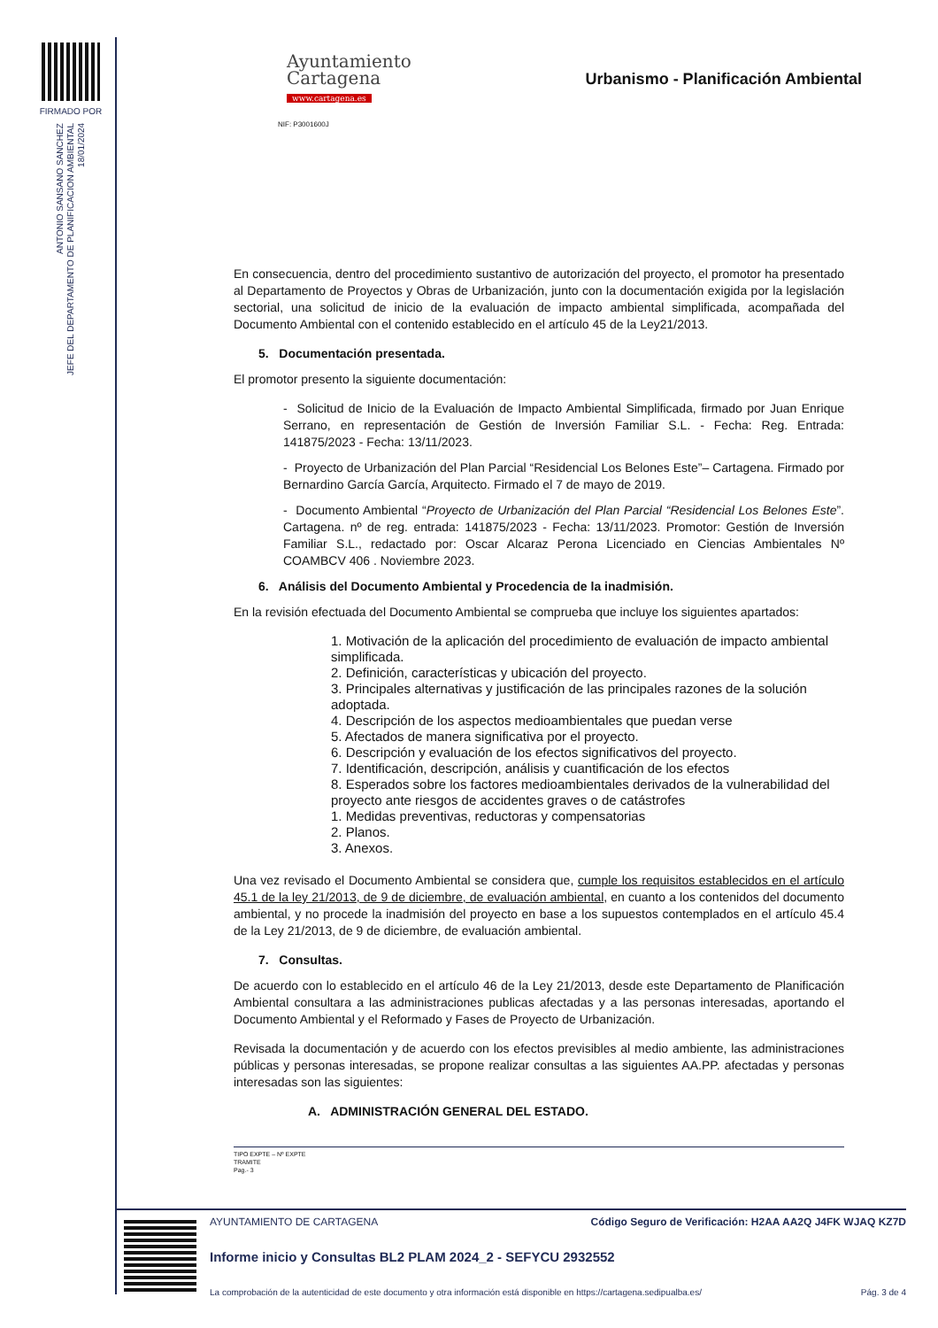FIRMADO POR
ANTONIO SANSANO SANCHEZ
JEFE DEL DEPARTAMENTO DE PLANIFICACION AMBIENTAL
18/01/2024
Ayuntamiento
Cartagena
www.cartagena.es
NIF: P3001600J
Urbanismo - Planificación Ambiental
En consecuencia, dentro del procedimiento sustantivo de autorización del proyecto, el promotor ha presentado al Departamento de Proyectos y Obras de Urbanización, junto con la documentación exigida por la legislación sectorial, una solicitud de inicio de la evaluación de impacto ambiental simplificada, acompañada del Documento Ambiental con el contenido establecido en el artículo 45 de la Ley21/2013.
5. Documentación presentada.
El promotor presento la siguiente documentación:
- Solicitud de Inicio de la Evaluación de Impacto Ambiental Simplificada, firmado por Juan Enrique Serrano, en representación de Gestión de Inversión Familiar S.L. - Fecha: Reg. Entrada: 141875/2023 - Fecha: 13/11/2023.
- Proyecto de Urbanización del Plan Parcial “Residencial Los Belones Este”– Cartagena. Firmado por Bernardino García García, Arquitecto. Firmado el 7 de mayo de 2019.
- Documento Ambiental “Proyecto de Urbanización del Plan Parcial “Residencial Los Belones Este”. Cartagena. nº de reg. entrada: 141875/2023 - Fecha: 13/11/2023. Promotor: Gestión de Inversión Familiar S.L., redactado por: Oscar Alcaraz Perona Licenciado en Ciencias Ambientales Nº COAMBCV 406 . Noviembre 2023.
6. Análisis del Documento Ambiental y Procedencia de la inadmisión.
En la revisión efectuada del Documento Ambiental se comprueba que incluye los siguientes apartados:
1. Motivación de la aplicación del procedimiento de evaluación de impacto ambiental simplificada.
2. Definición, características y ubicación del proyecto.
3. Principales alternativas y justificación de las principales razones de la solución adoptada.
4. Descripción de los aspectos medioambientales que puedan verse
5. Afectados de manera significativa por el proyecto.
6. Descripción y evaluación de los efectos significativos del proyecto.
7. Identificación, descripción, análisis y cuantificación de los efectos
8. Esperados sobre los factores medioambientales derivados de la vulnerabilidad del proyecto ante riesgos de accidentes graves o de catástrofes
1. Medidas preventivas, reductoras y compensatorias
2. Planos.
3. Anexos.
Una vez revisado el Documento Ambiental se considera que, cumple los requisitos establecidos en el artículo 45.1 de la ley 21/2013, de 9 de diciembre, de evaluación ambiental, en cuanto a los contenidos del documento ambiental, y no procede la inadmisión del proyecto en base a los supuestos contemplados en el artículo 45.4 de la Ley 21/2013, de 9 de diciembre, de evaluación ambiental.
7. Consultas.
De acuerdo con lo establecido en el artículo 46 de la Ley 21/2013, desde este Departamento de Planificación Ambiental consultara a las administraciones publicas afectadas y a las personas interesadas, aportando el Documento Ambiental y el Reformado y Fases de Proyecto de Urbanización.
Revisada la documentación y de acuerdo con los efectos previsibles al medio ambiente, las administraciones públicas y personas interesadas, se propone realizar consultas a las siguientes AA.PP. afectadas y personas interesadas son las siguientes:
A. ADMINISTRACIÓN GENERAL DEL ESTADO.
TIPO EXPTE – Nº EXPTE
TRAMITE
Pag.- 3
AYUNTAMIENTO DE CARTAGENA Código Seguro de Verificación: H2AA AA2Q J4FK WJAQ KZ7D
Informe inicio y Consultas BL2 PLAM 2024_2 - SEFYCU 2932552
La comprobación de la autenticidad de este documento y otra información está disponible en https://cartagena.sedipualba.es/ Pág. 3 de 4